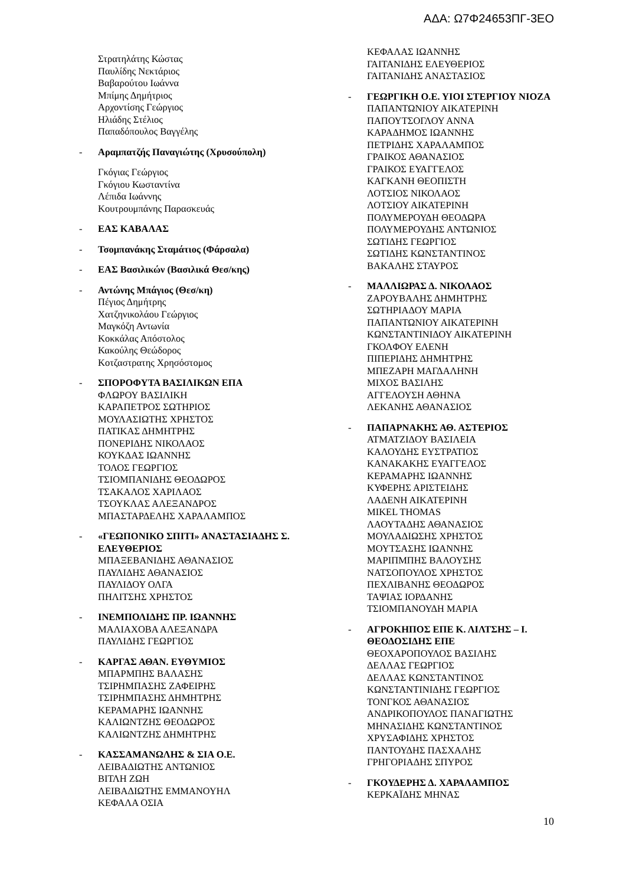ΑΔΑ: Ω7Φ24653ΠΓ-3ΕΟ
Στρατηλάτης Κώστας
Παυλίδης Νεκτάριος
Βαβαρούτου Ιωάννα
Μπίμης Δημήτριος
Αρχοντίσης Γεώργιος
Ηλιάδης Στέλιος
Παπαδόπουλος Βαγγέλης
- Αραμπατζής Παναγιώτης (Χρυσούπολη)
Γκόγιας Γεώργιος
Γκόγιου Κωσταντίνα
Λέπιδα Ιωάννης
Κουτρουμπάνης Παρασκευάς
- ΕΑΣ ΚΑΒΑΛΑΣ
- Τσομπανάκης Σταμάτιος (Φάρσαλα)
- ΕΑΣ Βασιλικών (Βασιλικά Θεσ/κης)
- Αντώνης Μπάγιος (Θεσ/κη)
Πέγιος Δημήτρης
Χατζηνικολάου Γεώργιος
Μαγκόζη Αντωνία
Κοκκάλας Απόστολος
Κακούλης Θεώδορος
Κοτζαστρατης Χρησόστομος
- ΣΠΟΡΟΦΥΤΑ ΒΑΣΙΛΙΚΩΝ ΕΠΑ
ΦΛΩΡΟΥ ΒΑΣΙΛΙΚΗ
ΚΑΡΑΠΕΤΡΟΣ ΣΩΤΗΡΙΟΣ
ΜΟΥΛΑΣΙΩΤΗΣ ΧΡΗΣΤΟΣ
ΠΑΤΙΚΑΣ ΔΗΜΗΤΡΗΣ
ΠΟΝΕΡΙΔΗΣ ΝΙΚΟΛΑΟΣ
ΚΟΥΚΔΑΣ ΙΩΑΝΝΗΣ
ΤΟΛΟΣ ΓΕΩΡΓΙΟΣ
ΤΣΙΟΜΠΑΝΙΔΗΣ ΘΕΟΔΩΡΟΣ
ΤΣΑΚΑΛΟΣ ΧΑΡΙΛΑΟΣ
ΤΣΟΥΚΛΑΣ ΑΛΕΞΑΝΔΡΟΣ
ΜΠΑΣΤΑΡΔΕΛΗΣ ΧΑΡΑΛΑΜΠΟΣ
- «ΓΕΩΠΟΝΙΚΟ ΣΠΙΤΙ» ΑΝΑΣΤΑΣΙΑΔΗΣ Σ. ΕΛΕΥΘΕΡΙΟΣ
ΜΠΑΞΕΒΑΝΙΔΗΣ ΑΘΑΝΑΣΙΟΣ
ΠΑΥΛΙΔΗΣ ΑΘΑΝΑΣΙΟΣ
ΠΑΥΛΙΔΟΥ ΟΛΓΑ
ΠΗΛΙΤΣΗΣ ΧΡΗΣΤΟΣ
- ΙΝΕΜΠΟΛΙΔΗΣ ΠΡ. ΙΩΑΝΝΗΣ
ΜΑΛΙΑΧΟΒΑ ΑΛΕΞΑΝΔΡΑ
ΠΑΥΛΙΔΗΣ ΓΕΩΡΓΙΟΣ
- ΚΑΡΓΑΣ ΑΘΑΝ. ΕΥΘΥΜΙΟΣ
ΜΠΑΡΜΠΗΣ ΒΑΛΑΣΗΣ
ΤΣΙΡΗΜΠΑΣΗΣ ΖΑΦΕΙΡΗΣ
ΤΣΙΡΗΜΠΑΣΗΣ ΔΗΜΗΤΡΗΣ
ΚΕΡΑΜΑΡΗΣ ΙΩΑΝΝΗΣ
ΚΑΛΙΩΝΤΖΗΣ ΘΕΟΔΩΡΟΣ
ΚΑΛΙΩΝΤΖΗΣ ΔΗΜΗΤΡΗΣ
- ΚΑΣΣΑΜΑΝΩΛΗΣ & ΣΙΑ Ο.Ε.
ΛΕΙΒΑΔΙΩΤΗΣ ΑΝΤΩΝΙΟΣ
ΒΙΤΛΗ ΖΩΗ
ΛΕΙΒΑΔΙΩΤΗΣ ΕΜΜΑΝΟΥΗΛ
ΚΕΦΑΛΑ ΟΣΙΑ
ΚΕΦΑΛΑΣ ΙΩΑΝΝΗΣ
ΓΑΙΤΑΝΙΔΗΣ ΕΛΕΥΘΕΡΙΟΣ
ΓΑΙΤΑΝΙΔΗΣ ΑΝΑΣΤΑΣΙΟΣ
- ΓΕΩΡΓΙΚΗ Ο.Ε. ΥΙΟΙ ΣΤΕΡΓΙΟΥ ΝΙΟΖΑ
ΠΑΠΑΝΤΩΝΙΟΥ ΑΙΚΑΤΕΡΙΝΗ
ΠΑΠΟΥΤΣΟΓΛΟΥ ΑΝΝΑ
ΚΑΡΑΔΗΜΟΣ ΙΩΑΝΝΗΣ
ΠΕΤΡΙΔΗΣ ΧΑΡΑΛΑΜΠΟΣ
ΓΡΑΙΚΟΣ ΑΘΑΝΑΣΙΟΣ
ΓΡΑΙΚΟΣ ΕΥΑΓΓΕΛΟΣ
ΚΑΓΚΑΝΗ ΘΕΟΠΙΣΤΗ
ΛΟΤΣΙΟΣ ΝΙΚΟΛΑΟΣ
ΛΟΤΣΙΟΥ ΑΙΚΑΤΕΡΙΝΗ
ΠΟΛΥΜΕΡΟΥΔΗ ΘΕΟΔΩΡΑ
ΠΟΛΥΜΕΡΟΥΔΗΣ ΑΝΤΩΝΙΟΣ
ΣΩΤΙΔΗΣ ΓΕΩΡΓΙΟΣ
ΣΩΤΙΔΗΣ ΚΩΝΣΤΑΝΤΙΝΟΣ
ΒΑΚΑΛΗΣ ΣΤΑΥΡΟΣ
- ΜΑΛΛΙΩΡΑΣ Δ. ΝΙΚΟΛΑΟΣ
ΖΑΡΟΥΒΑΛΗΣ ΔΗΜΗΤΡΗΣ
ΣΩΤΗΡΙΑΔΟΥ ΜΑΡΙΑ
ΠΑΠΑΝΤΩΝΙΟΥ ΑΙΚΑΤΕΡΙΝΗ
ΚΩΝΣΤΑΝΤΙΝΙΔΟΥ ΑΙΚΑΤΕΡΙΝΗ
ΓΚΟΛΦΟΥ ΕΛΕΝΗ
ΠΙΠΕΡΙΔΗΣ ΔΗΜΗΤΡΗΣ
ΜΠΕΖΑΡΗ ΜΑΓΔΑΛΗΝΗ
ΜΙΧΟΣ ΒΑΣΙΛΗΣ
ΑΓΓΕΛΟΥΣΗ ΑΘΗΝΑ
ΛΕΚΑΝΗΣ ΑΘΑΝΑΣΙΟΣ
- ΠΑΠΑΡΝΑΚΗΣ ΑΘ. ΑΣΤΕΡΙΟΣ
ΑΤΜΑΤΖΙΔΟΥ ΒΑΣΙΛΕΙΑ
ΚΑΛΟΥΔΗΣ ΕΥΣΤΡΑΤΙΟΣ
ΚΑΝΑΚΑΚΗΣ ΕΥΑΓΓΕΛΟΣ
ΚΕΡΑΜΑΡΗΣ ΙΩΑΝΝΗΣ
ΚΥΦΕΡΗΣ ΑΡΙΣΤΕΙΔΗΣ
ΛΑΔΕΝΗ ΑΙΚΑΤΕΡΙΝΗ
MIKEL THOMAS
ΛΑΟΥΤΑΔΗΣ ΑΘΑΝΑΣΙΟΣ
ΜΟΥΛΑΔΙΩΣΗΣ ΧΡΗΣΤΟΣ
ΜΟΥΤΣΑΣΗΣ ΙΩΑΝΝΗΣ
ΜΑΡΙΠΜΠΗΣ ΒΑΛΟΥΣΗΣ
ΝΑΤΣΟΠΟΥΛΟΣ ΧΡΗΣΤΟΣ
ΠΕΧΛΙΒΑΝΗΣ ΘΕΟΔΩΡΟΣ
ΤΑΨΙΑΣ ΙΟΡΔΑΝΗΣ
ΤΣΙΟΜΠΑΝΟΥΔΗ ΜΑΡΙΑ
- ΑΓΡΟΚΗΠΟΣ ΕΠΕ Κ. ΛΙΛΤΣΗΣ – Ι. ΘΕΟΔΟΣΙΔΗΣ ΕΠΕ
ΘΕΟΧΑΡΟΠΟΥΛΟΣ ΒΑΣΙΛΗΣ
ΔΕΛΛΑΣ ΓΕΩΡΓΙΟΣ
ΔΕΛΛΑΣ ΚΩΝΣΤΑΝΤΙΝΟΣ
ΚΩΝΣΤΑΝΤΙΝΙΔΗΣ ΓΕΩΡΓΙΟΣ
ΤΟΝΓΚΟΣ ΑΘΑΝΑΣΙΟΣ
ΑΝΔΡΙΚΟΠΟΥΛΟΣ ΠΑΝΑΓΙΩΤΗΣ
ΜΗΝΑΣΙΔΗΣ ΚΩΝΣΤΑΝΤΙΝΟΣ
ΧΡΥΣΑΦΙΔΗΣ ΧΡΗΣΤΟΣ
ΠΑΝΤΟΥΔΗΣ ΠΑΣΧΑΛΗΣ
ΓΡΗΓΟΡΙΑΔΗΣ ΣΠΥΡΟΣ
- ΓΚΟΥΔΕΡΗΣ Δ. ΧΑΡΑΛΑΜΠΟΣ
ΚΕΡΚΑΪΔΗΣ ΜΗΝΑΣ
10